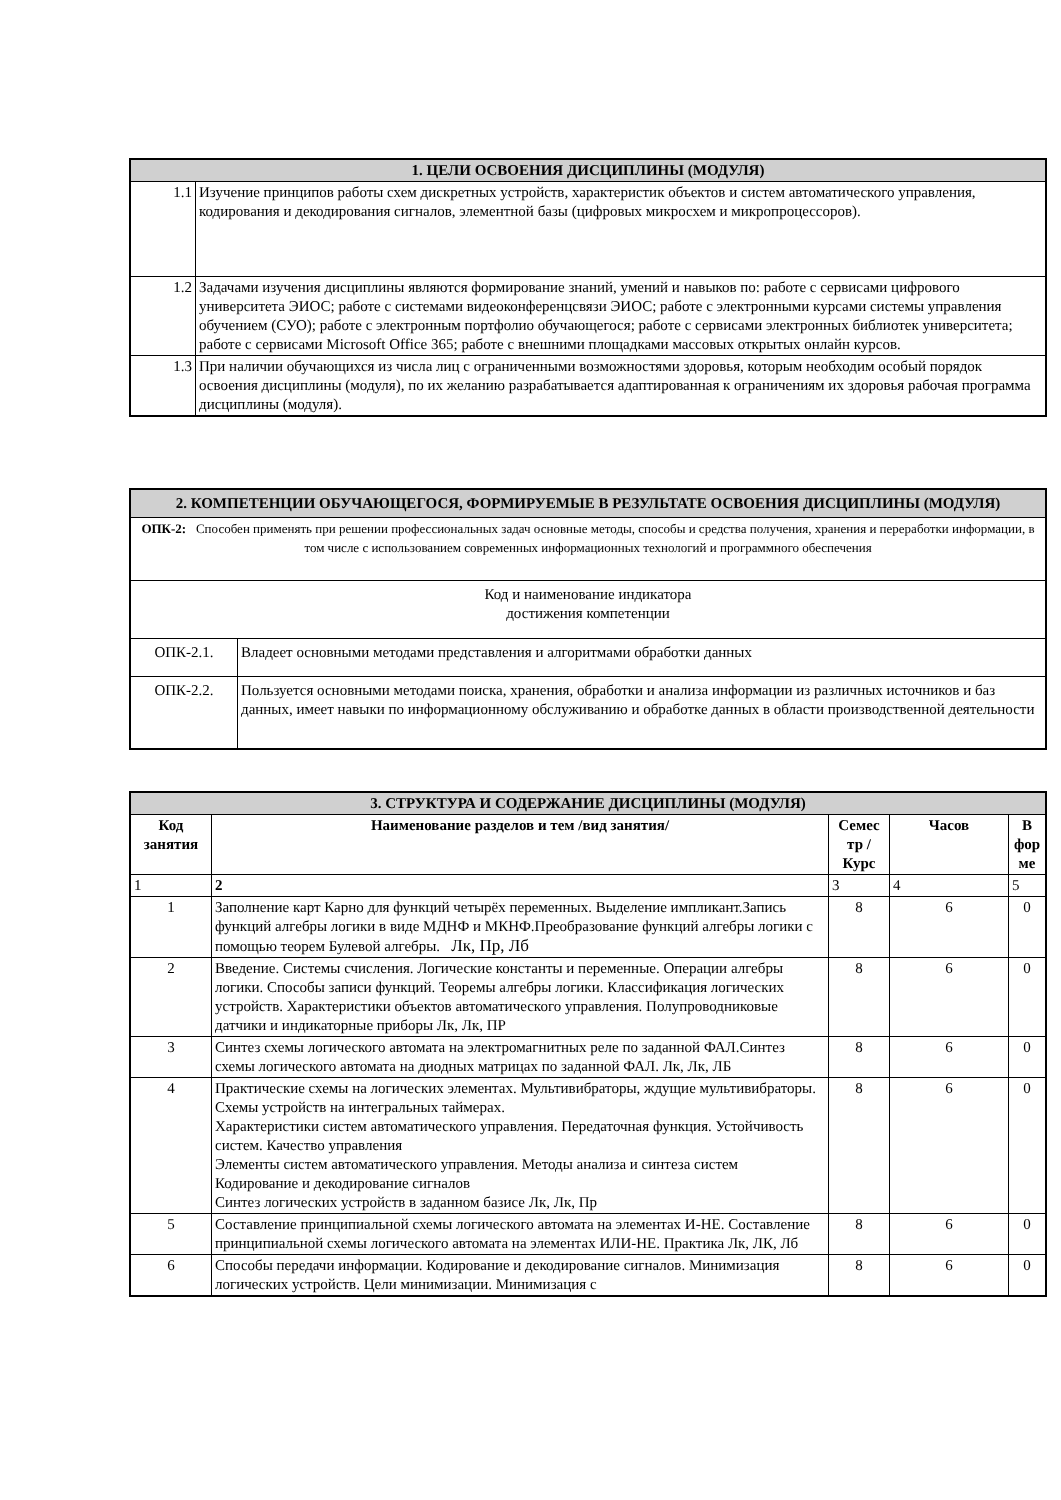| 1. ЦЕЛИ ОСВОЕНИЯ ДИСЦИПЛИНЫ (МОДУЛЯ) | |
| 1.1 | Изучение принципов работы схем дискретных устройств, характеристик объектов и систем автоматического управления, кодирования и декодирования сигналов, элементной базы (цифровых микросхем и микропроцессоров). |
| 1.2 | Задачами изучения дисциплины являются формирование знаний, умений и навыков по: работе с сервисами цифрового университета ЭИОС; работе с системами видеоконференцсвязи ЭИОС; работе с электронными курсами системы управления обучением (СУО); работе с электронным портфолио обучающегося; работе с сервисами электронных библиотек университета; работе с сервисами Microsoft Office 365; работе с внешними площадками массовых открытых онлайн курсов. |
| 1.3 | При наличии обучающихся из числа лиц с ограниченными возможностями здоровья, которым необходим особый порядок освоения дисциплины (модуля), по их желанию разрабатывается адаптированная к ограничениям их здоровья рабочая программа дисциплины (модуля). |
| 2. КОМПЕТЕНЦИИ ОБУЧАЮЩЕГОСЯ, ФОРМИРУЕМЫЕ В РЕЗУЛЬТАТЕ ОСВОЕНИЯ ДИСЦИПЛИНЫ (МОДУЛЯ) | |
| ОПК-2: Способен применять при решении профессиональных задач основные методы, способы и средства получения, хранения и переработки информации, в том числе с использованием современных информационных технологий и программного обеспечения | |
| Код и наименование индикатора достижения компетенции | |
| ОПК-2.1. | Владеет основными методами представления и алгоритмами обработки данных |
| ОПК-2.2. | Пользуется основными методами поиска, хранения, обработки и анализа информации из различных источников и баз данных, имеет навыки по информационному обслуживанию и обработке данных в области производственной деятельности |
| 3. СТРУКТУРА И СОДЕРЖАНИЕ ДИСЦИПЛИНЫ (МОДУЛЯ) | | | | |
| Код занятия | Наименование разделов и тем /вид занятия/ | Семес тр / Курс | Часов | В фор ме |
| 1 | 2 | 3 | 4 | 5 |
| 1 | Заполнение карт Карно для функций четырёх переменных. Выделение импликант.Запись функций алгебры логики в виде МДНФ и МКНФ.Преобразование функций алгебры логики с помощью теорем Булевой алгебры. Лк, Пр, Лб | 8 | 6 | 0 |
| 2 | Введение. Системы счисления. Логические константы и переменные. Операции алгебры логики. Способы записи функций. Теоремы алгебры логики. Классификация логических устройств. Характеристики объектов автоматического управления. Полупроводниковые датчики и индикаторные приборы Лк, Лк, ПР | 8 | 6 | 0 |
| 3 | Синтез схемы логического автомата на электромагнитных реле по заданной ФАЛ.Синтез схемы логического автомата на диодных матрицах по заданной ФАЛ. Лк, Лк, ЛБ | 8 | 6 | 0 |
| 4 | Практические схемы на логических элементах. Мультивибраторы, ждущие мультивибраторы. Схемы устройств на интегральных таймерах. Характеристики систем автоматического управления. Передаточная функция. Устойчивость систем. Качество управления Элементы систем автоматического управления. Методы анализа и синтеза систем Кодирование и декодирование сигналов Синтез логических устройств в заданном базисе Лк, Лк, Пр | 8 | 6 | 0 |
| 5 | Составление принципиальной схемы логического автомата на элементах И-НЕ. Составление принципиальной схемы логического автомата на элементах ИЛИ-НЕ. Практика Лк, ЛК, Лб | 8 | 6 | 0 |
| 6 | Способы передачи информации. Кодирование и декодирование сигналов. Минимизация логических устройств. Цели минимизации. Минимизация с | 8 | 6 | 0 |